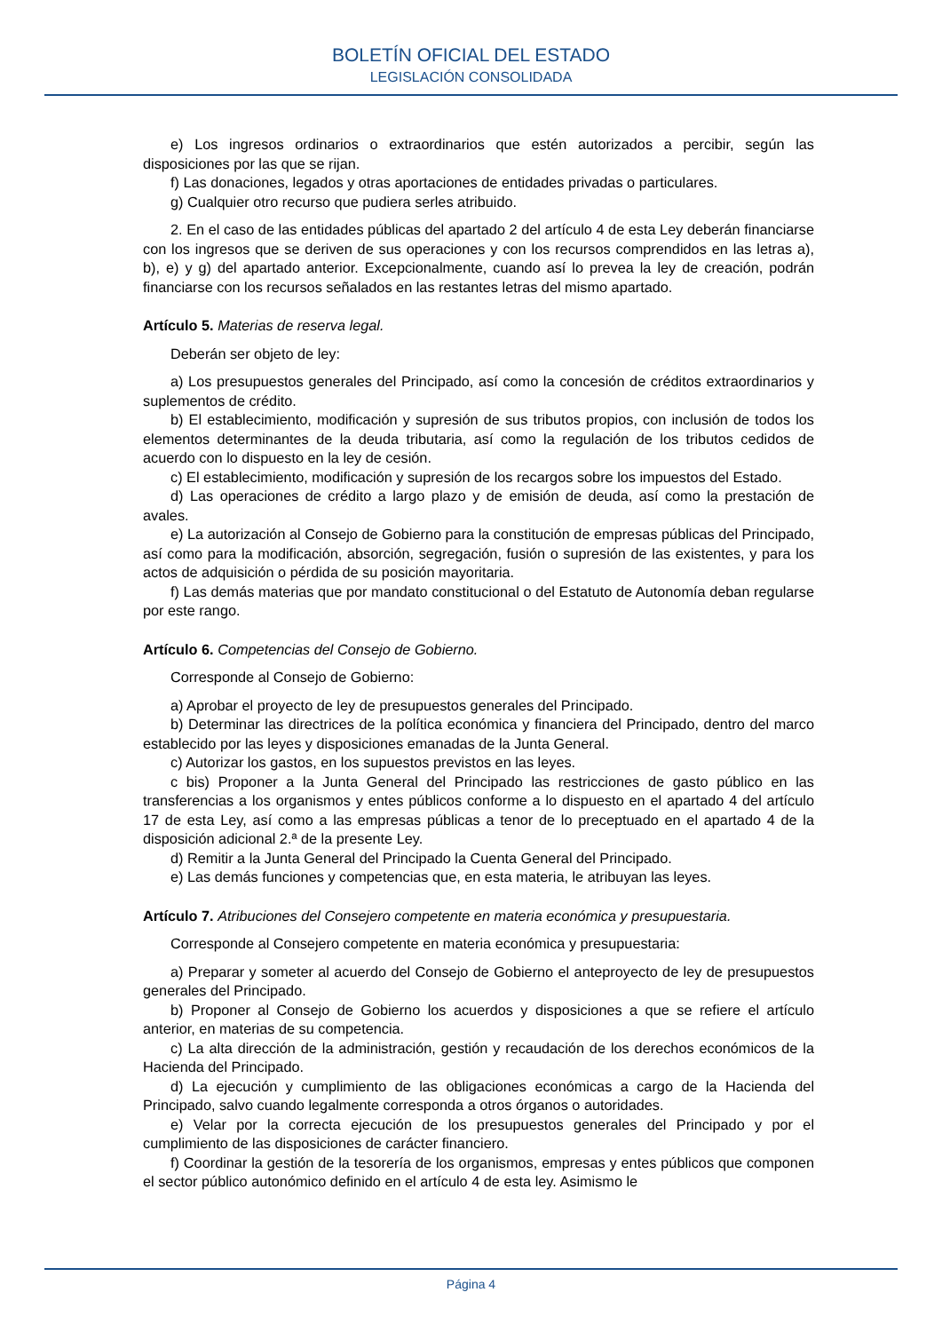BOLETÍN OFICIAL DEL ESTADO
LEGISLACIÓN CONSOLIDADA
e) Los ingresos ordinarios o extraordinarios que estén autorizados a percibir, según las disposiciones por las que se rijan.
f) Las donaciones, legados y otras aportaciones de entidades privadas o particulares.
g) Cualquier otro recurso que pudiera serles atribuido.
2. En el caso de las entidades públicas del apartado 2 del artículo 4 de esta Ley deberán financiarse con los ingresos que se deriven de sus operaciones y con los recursos comprendidos en las letras a), b), e) y g) del apartado anterior. Excepcionalmente, cuando así lo prevea la ley de creación, podrán financiarse con los recursos señalados en las restantes letras del mismo apartado.
Artículo 5. Materias de reserva legal.
Deberán ser objeto de ley:
a) Los presupuestos generales del Principado, así como la concesión de créditos extraordinarios y suplementos de crédito.
b) El establecimiento, modificación y supresión de sus tributos propios, con inclusión de todos los elementos determinantes de la deuda tributaria, así como la regulación de los tributos cedidos de acuerdo con lo dispuesto en la ley de cesión.
c) El establecimiento, modificación y supresión de los recargos sobre los impuestos del Estado.
d) Las operaciones de crédito a largo plazo y de emisión de deuda, así como la prestación de avales.
e) La autorización al Consejo de Gobierno para la constitución de empresas públicas del Principado, así como para la modificación, absorción, segregación, fusión o supresión de las existentes, y para los actos de adquisición o pérdida de su posición mayoritaria.
f) Las demás materias que por mandato constitucional o del Estatuto de Autonomía deban regularse por este rango.
Artículo 6. Competencias del Consejo de Gobierno.
Corresponde al Consejo de Gobierno:
a) Aprobar el proyecto de ley de presupuestos generales del Principado.
b) Determinar las directrices de la política económica y financiera del Principado, dentro del marco establecido por las leyes y disposiciones emanadas de la Junta General.
c) Autorizar los gastos, en los supuestos previstos en las leyes.
c bis) Proponer a la Junta General del Principado las restricciones de gasto público en las transferencias a los organismos y entes públicos conforme a lo dispuesto en el apartado 4 del artículo 17 de esta Ley, así como a las empresas públicas a tenor de lo preceptuado en el apartado 4 de la disposición adicional 2.ª de la presente Ley.
d) Remitir a la Junta General del Principado la Cuenta General del Principado.
e) Las demás funciones y competencias que, en esta materia, le atribuyan las leyes.
Artículo 7. Atribuciones del Consejero competente en materia económica y presupuestaria.
Corresponde al Consejero competente en materia económica y presupuestaria:
a) Preparar y someter al acuerdo del Consejo de Gobierno el anteproyecto de ley de presupuestos generales del Principado.
b) Proponer al Consejo de Gobierno los acuerdos y disposiciones a que se refiere el artículo anterior, en materias de su competencia.
c) La alta dirección de la administración, gestión y recaudación de los derechos económicos de la Hacienda del Principado.
d) La ejecución y cumplimiento de las obligaciones económicas a cargo de la Hacienda del Principado, salvo cuando legalmente corresponda a otros órganos o autoridades.
e) Velar por la correcta ejecución de los presupuestos generales del Principado y por el cumplimiento de las disposiciones de carácter financiero.
f) Coordinar la gestión de la tesorería de los organismos, empresas y entes públicos que componen el sector público autonómico definido en el artículo 4 de esta ley. Asimismo le
Página 4